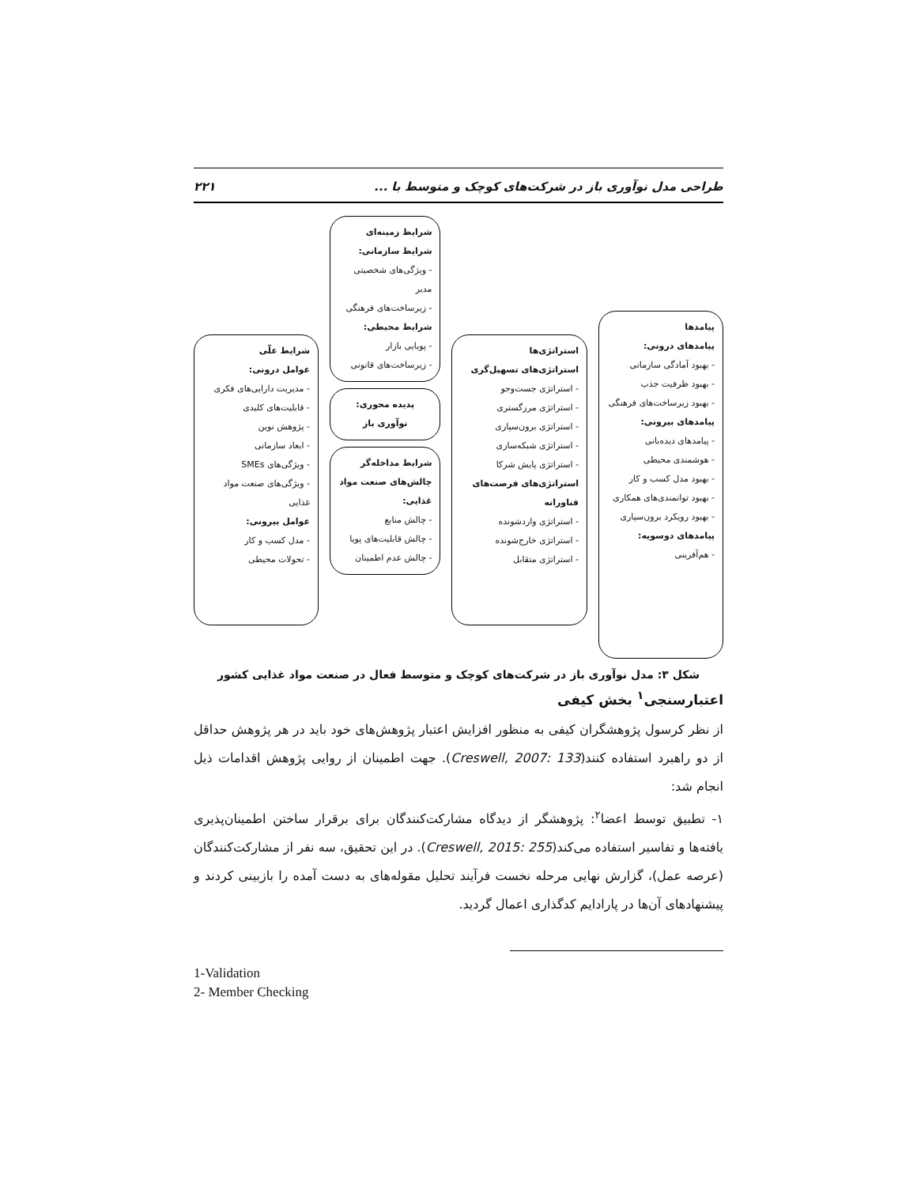طراحی مدل نوآوری باز در شرکت‌های کوچک و متوسط با ... ۲۲۱
پیامدها
پیامدهای درونی:
- بهبود آمادگی سازمانی
- بهبود ظرفیت جذب
- بهبود زیرساخت‌های فرهنگی
پیامدهای بیرونی:
- پیامدهای دیده‌بانی
- هوشمندی محیطی
- بهبود مدل کسب و کار
- بهبود توانمندی‌های همکاری
- بهبود رویکرد برون‌سپاری
پیامدهای دوسویه:
- هم‌آفرینی
استراتژی‌ها
استراتژی‌های تسهیل‌گری
- استراتژی جست‌وجو
- استراتژی مرزگستری
- استراتژی برون‌سپاری
- استراتژی شبکه‌سازی
- استراتژی پایش شرکا
استراتژی‌های فرصت‌های فناورانه
- استراتژی واردشونده
- استراتژی خارج‌شونده
- استراتژی متقابل
شرایط زمینه‌ای
شرایط سازمانی:
- ویژگی‌های شخصیتی مدیر
- زیرساخت‌های فرهنگی
شرایط محیطی:
- پویایی بازار
- زیرساخت‌های قانونی
پدیده محوری:
نوآوری باز
شرایط مداخله‌گر
چالش‌های صنعت مواد غذایی:
- چالش منابع
- چالش قابلیت‌های پویا
- چالش عدم اطمینان
شرایط علّی
عوامل درونی:
- مدیریت دارایی‌های فکری
- قابلیت‌های کلیدی
- پژوهش نوین
- ابعاد سازمانی
- ویژگی‌های SMEs
- ویژگی‌های صنعت مواد غذایی
عوامل بیرونی:
- مدل کسب و کار
- تحولات محیطی
شکل ۳: مدل نوآوری باز در شرکت‌های کوچک و متوسط فعال در صنعت مواد غذایی کشور
اعتبارسنجی<sup>۱</sup> بخش کیفی
از نظر کرسول پژوهشگران کیفی به منظور افزایش اعتبار پژوهش‌های خود باید در هر پژوهش حداقل از دو راهبرد استفاده کنند(Creswell, 2007: 133). جهت اطمینان از روایی پژوهش اقدامات ذیل انجام شد:
۱- تطبیق توسط اعضا<sup>۲</sup>: پژوهشگر از دیدگاه مشارکت‌کنندگان برای برقرار ساختن اطمینان‌پذیری یافته‌ها و تفاسیر استفاده می‌کند(Creswell, 2015: 255). در این تحقیق، سه نفر از مشارکت‌کنندگان (عرصه عمل)، گزارش نهایی مرحله نخست فرآیند تحلیل مقوله‌های به دست آمده را بازبینی کردند و پیشنهادهای آن‌ها در پارادایم کدگذاری اعمال گردید.
1-Validation
2- Member Checking